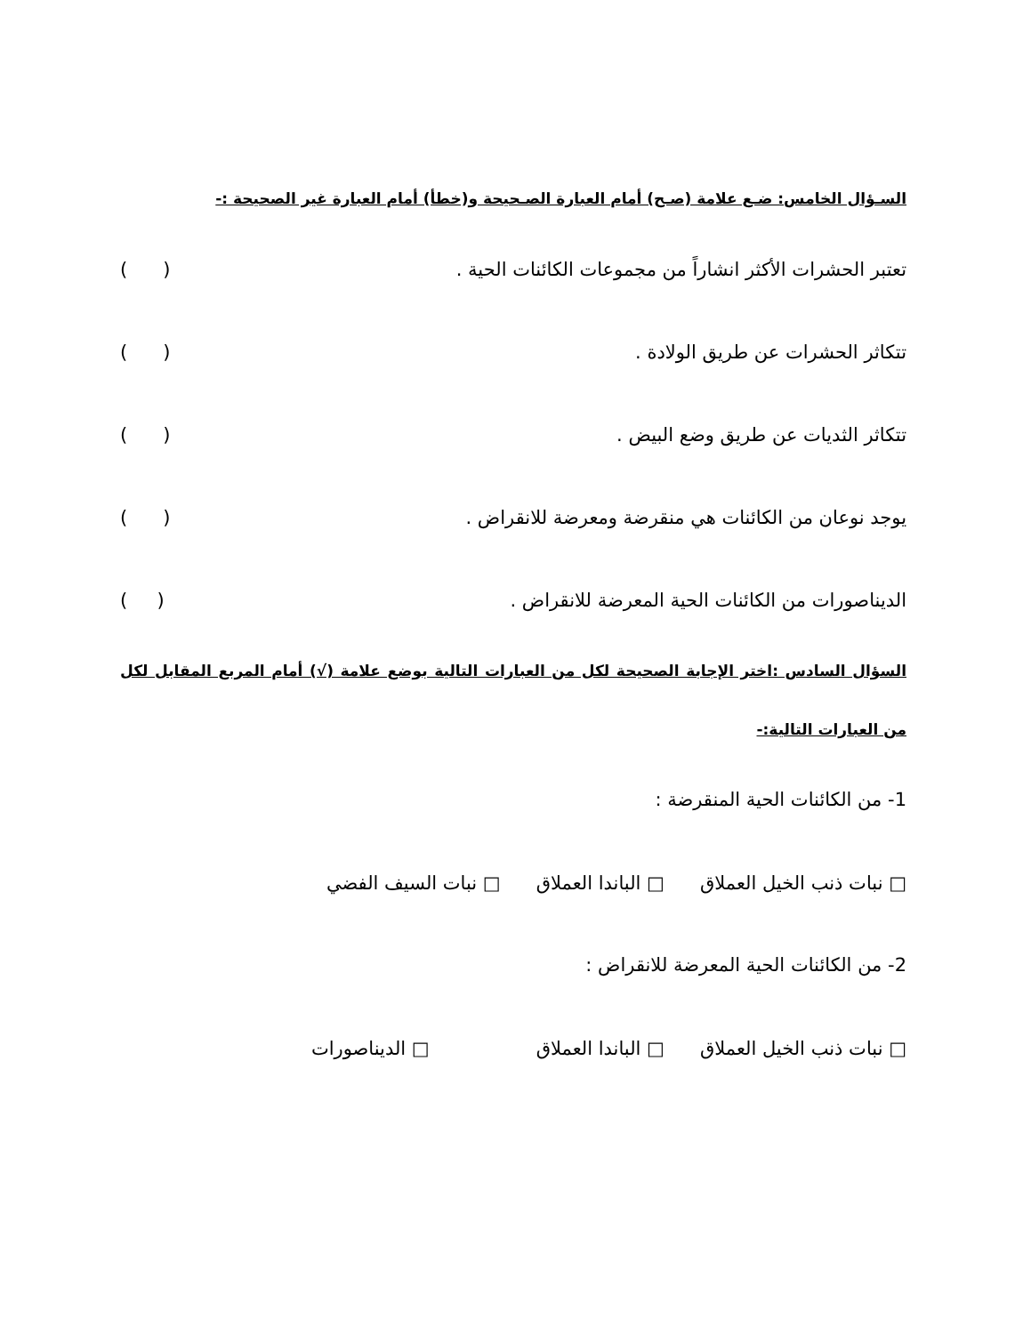السـؤال الخامس: ضـع علامة (صـح) أمام العبارة الصـحيحة و(خطأ) أمام العبارة غير الصحيحة :-
تعتبر الحشرات الأكثر انشاراً من مجموعات الكائنات الحية . ( )
تتكاثر الحشرات عن طريق الولادة . ( )
تتكاثر الثديات عن طريق وضع البيض . ( )
يوجد نوعان من الكائنات هي منقرضة ومعرضة للانقراض . ( )
الديناصورات من الكائنات الحية المعرضة للانقراض . ( )
السؤال السادس :اختر الإجابة الصحيحة لكل من العبارات التالية بوضع علامة (√) أمام المربع المقابل لكل من العبارات التالية:-
1- من الكائنات الحية المنقرضة :
□ نبات ذنب الخيل العملاق □ الباندا العملاق □ نبات السيف الفضي
2- من الكائنات الحية المعرضة للانقراض :
□ نبات ذنب الخيل العملاق □ الباندا العملاق □ الديناصورات